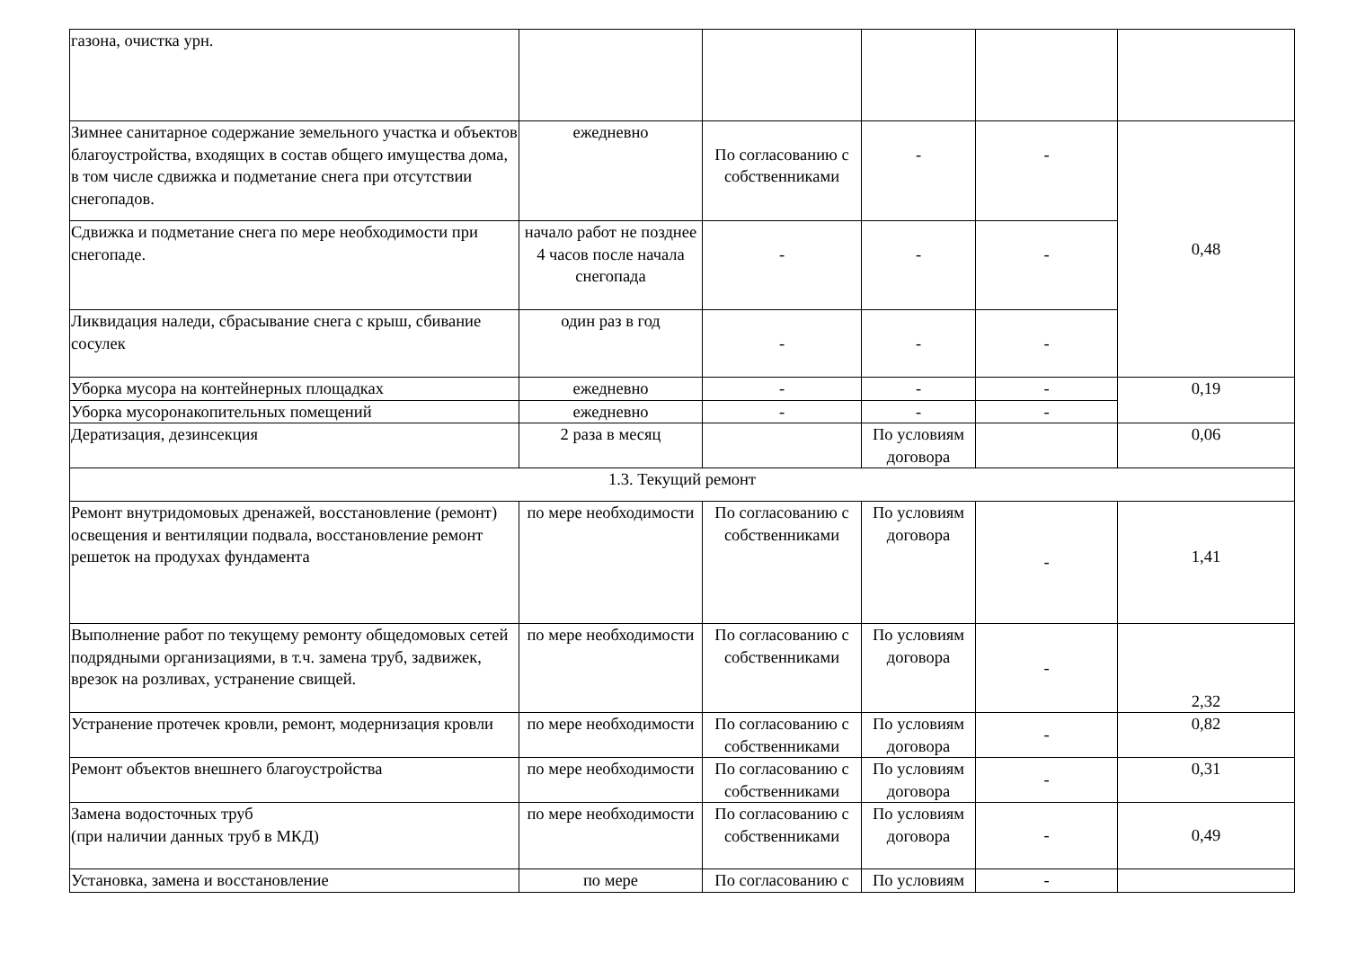| газона, очистка урн. | | | | | |
| Зимнее санитарное содержание земельного участка и объектов благоустройства, входящих в состав общего имущества дома, в том числе сдвижка и подметание снега при отсутствии снегопадов. | ежедневно | По согласованию с собственниками | - | - | 0,48 |
| Сдвижка и подметание снега по мере необходимости при снегопаде. | начало работ не позднее 4 часов после начала снегопада | - | - | - | |
| Ликвидация наледи, сбрасывание снега с крыш, сбивание сосулек | один раз в год | - | - | - | |
| Уборка мусора на контейнерных площадках | ежедневно | - | - | - | 0,19 |
| Уборка мусоронакопительных помещений | ежедневно | - | - | - | |
| Дератизация, дезинсекция | 2 раза в месяц | | По условиям договора | | 0,06 |
| 1.3. Текущий ремонт | | | | | |
| Ремонт внутридомовых дренажей, восстановление (ремонт) освещения и вентиляции подвала, восстановление ремонт решеток на продухах фундамента | по мере необходимости | По согласованию с собственниками | По условиям договора | - | 1,41 |
| Выполнение работ по текущему ремонту общедомовых сетей подрядными организациями, в т.ч. замена труб, задвижек, врезок на розливах, устранение свищей. | по мере необходимости | По согласованию с собственниками | По условиям договора | - | 2,32 |
| Устранение протечек кровли, ремонт, модернизация кровли | по мере необходимости | По согласованию с собственниками | По условиям договора | - | 0,82 |
| Ремонт объектов внешнего благоустройства | по мере необходимости | По согласованию с собственниками | По условиям договора | - | 0,31 |
| Замена водосточных труб (при наличии данных труб в МКД) | по мере необходимости | По согласованию с собственниками | По условиям договора | - | 0,49 |
| Установка, замена и восстановление | по мере | По согласованию с | По условиям | - | |